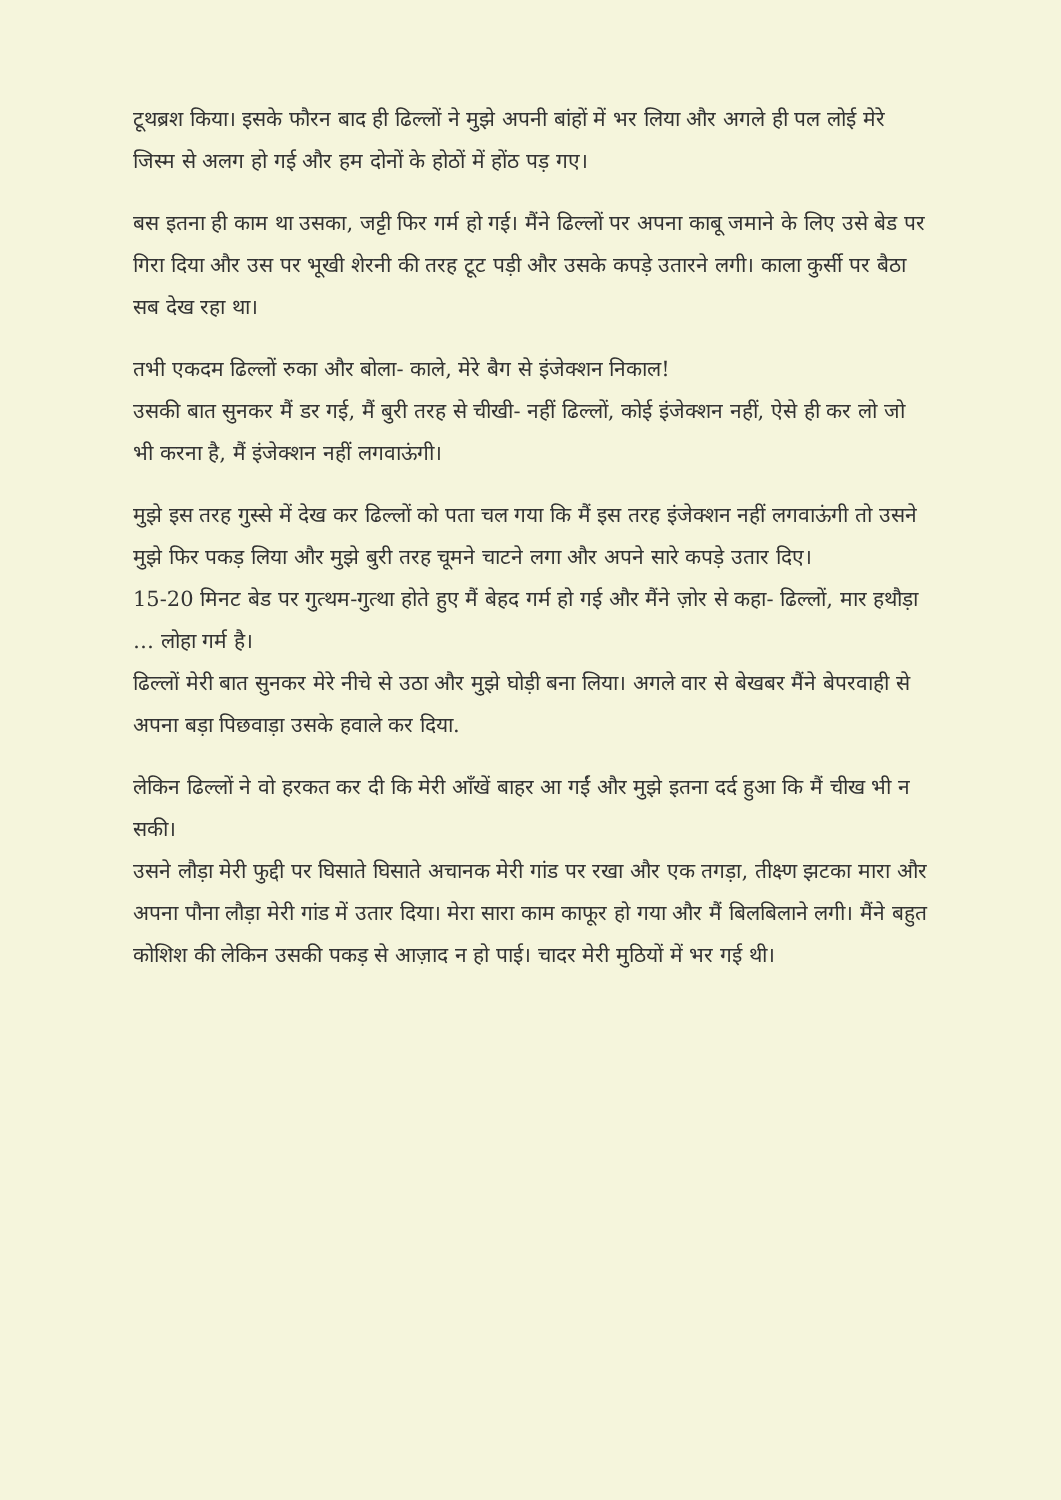टूथब्रश किया। इसके फौरन बाद ही ढिल्लों ने मुझे अपनी बांहों में भर लिया और अगले ही पल लोई मेरे जिस्म से अलग हो गई और हम दोनों के होठों में होंठ पड़ गए।
बस इतना ही काम था उसका, जट्टी फिर गर्म हो गई। मैंने ढिल्लों पर अपना काबू जमाने के लिए उसे बेड पर गिरा दिया और उस पर भूखी शेरनी की तरह टूट पड़ी और उसके कपड़े उतारने लगी। काला कुर्सी पर बैठा सब देख रहा था।
तभी एकदम ढिल्लों रुका और बोला- काले, मेरे बैग से इंजेक्शन निकाल!
उसकी बात सुनकर मैं डर गई, मैं बुरी तरह से चीखी- नहीं ढिल्लों, कोई इंजेक्शन नहीं, ऐसे ही कर लो जो भी करना है, मैं इंजेक्शन नहीं लगवाऊंगी।
मुझे इस तरह गुस्से में देख कर ढिल्लों को पता चल गया कि मैं इस तरह इंजेक्शन नहीं लगवाऊंगी तो उसने मुझे फिर पकड़ लिया और मुझे बुरी तरह चूमने चाटने लगा और अपने सारे कपड़े उतार दिए।
15-20 मिनट बेड पर गुत्थम-गुत्था होते हुए मैं बेहद गर्म हो गई और मैंने ज़ोर से कहा- ढिल्लों, मार हथौड़ा … लोहा गर्म है।
ढिल्लों मेरी बात सुनकर मेरे नीचे से उठा और मुझे घोड़ी बना लिया। अगले वार से बेखबर मैंने बेपरवाही से अपना बड़ा पिछवाड़ा उसके हवाले कर दिया.
लेकिन ढिल्लों ने वो हरकत कर दी कि मेरी आँखें बाहर आ गईं और मुझे इतना दर्द हुआ कि मैं चीख भी न सकी।
उसने लौड़ा मेरी फुद्दी पर घिसाते घिसाते अचानक मेरी गांड पर रखा और एक तगड़ा, तीक्ष्ण झटका मारा और अपना पौना लौड़ा मेरी गांड में उतार दिया। मेरा सारा काम काफूर हो गया और मैं बिलबिलाने लगी। मैंने बहुत कोशिश की लेकिन उसकी पकड़ से आज़ाद न हो पाई। चादर मेरी मुठियों में भर गई थी।